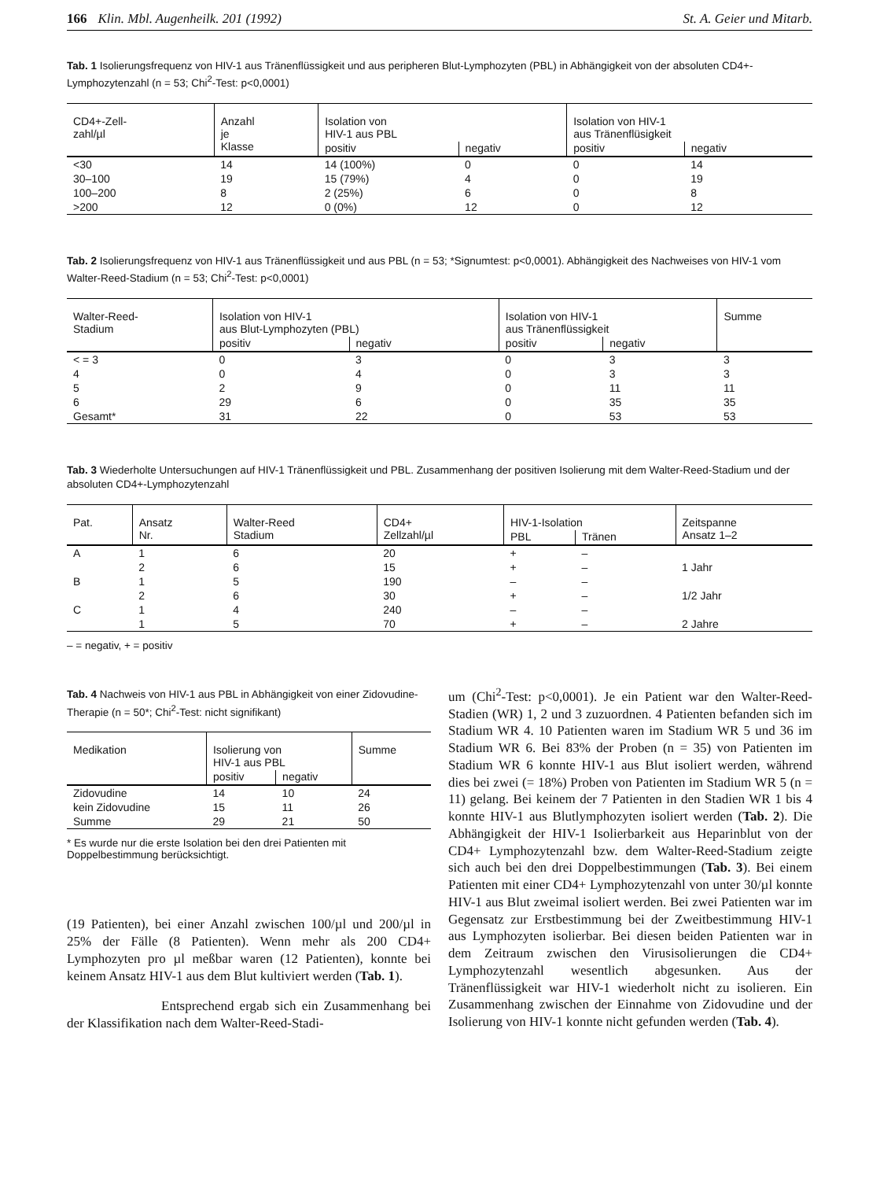166 Klin. Mbl. Augenheilk. 201 (1992) St. A. Geier und Mitarb.
Tab. 1 Isolierungsfrequenz von HIV-1 aus Tränenflüssigkeit und aus peripheren Blut-Lymphozyten (PBL) in Abhängigkeit von der absoluten CD4+-Lymphozytenzahl (n = 53; Chi<sup>2</sup>-Test: p<0,0001)
| CD4+-Zell- zahl/µl | Anzahl je Klasse | Isolation von HIV-1 aus PBL | | Isolation von HIV-1 aus Tränenflüsigkeit | |
| --- | --- | --- | --- | --- | --- |
| | | positiv | negativ | positiv | negativ |
| <30 | 14 | 14 (100%) | 0 | 0 | 14 |
| 30–100 | 19 | 15 (79%) | 4 | 0 | 19 |
| 100–200 | 8 | 2 (25%) | 6 | 0 | 8 |
| >200 | 12 | 0 (0%) | 12 | 0 | 12 |
Tab. 2 Isolierungsfrequenz von HIV-1 aus Tränenflüssigkeit und aus PBL (n = 53; *Signumtest: p<0,0001). Abhängigkeit des Nachweises von HIV-1 vom Walter-Reed-Stadium (n = 53; Chi<sup>2</sup>-Test: p<0,0001)
| Walter-Reed- Stadium | Isolation von HIV-1 aus Blut-Lymphozyten (PBL) | | Isolation von HIV-1 aus Tränenflüssigkeit | | Summe |
| --- | --- | --- | --- | --- | --- |
| | positiv | negativ | positiv | negativ | |
| < = 3 | 0 | 3 | 0 | 3 | 3 |
| 4 | 0 | 4 | 0 | 3 | 3 |
| 5 | 2 | 9 | 0 | 11 | 11 |
| 6 | 29 | 6 | 0 | 35 | 35 |
| Gesamt* | 31 | 22 | 0 | 53 | 53 |
Tab. 3 Wiederholte Untersuchungen auf HIV-1 Tränenflüssigkeit und PBL. Zusammenhang der positiven Isolierung mit dem Walter-Reed-Stadium und der absoluten CD4+-Lymphozytenzahl
| Pat. | Ansatz Nr. | Walter-Reed Stadium | CD4+ Zellzahl/µl | HIV-1-Isolation | | Zeitspanne Ansatz 1–2 |
| --- | --- | --- | --- | --- | --- | --- |
| | | | | PBL | Tränen | |
| A | 1 | 6 | 20 | + | – | |
| | 2 | 6 | 15 | + | – | 1 Jahr |
| B | 1 | 5 | 190 | – | – | |
| | 2 | 6 | 30 | + | – | 1/2 Jahr |
| C | 1 | 4 | 240 | – | – | |
| | 1 | 5 | 70 | + | – | 2 Jahre |
– = negativ, + = positiv
Tab. 4 Nachweis von HIV-1 aus PBL in Abhängigkeit von einer Zidovudine-Therapie (n = 50*; Chi<sup>2</sup>-Test: nicht signifikant)
| Medikation | Isolierung von HIV-1 aus PBL | | Summe |
| --- | --- | --- | --- |
| | positiv | negativ | |
| Zidovudine | 14 | 10 | 24 |
| kein Zidovudine | 15 | 11 | 26 |
| Summe | 29 | 21 | 50 |
* Es wurde nur die erste Isolation bei den drei Patienten mit Doppelbestimmung berücksichtigt.
(19 Patienten), bei einer Anzahl zwischen 100/µl und 200/µl in 25% der Fälle (8 Patienten). Wenn mehr als 200 CD4+ Lymphozyten pro µl meßbar waren (12 Patienten), konnte bei keinem Ansatz HIV-1 aus dem Blut kultiviert werden (Tab. 1).
Entsprechend ergab sich ein Zusammenhang bei der Klassifikation nach dem Walter-Reed-Stadi-
um (Chi<sup>2</sup>-Test: p<0,0001). Je ein Patient war den Walter-Reed-Stadien (WR) 1, 2 und 3 zuzuordnen. 4 Patienten befanden sich im Stadium WR 4. 10 Patienten waren im Stadium WR 5 und 36 im Stadium WR 6. Bei 83% der Proben (n = 35) von Patienten im Stadium WR 6 konnte HIV-1 aus Blut isoliert werden, während dies bei zwei (= 18%) Proben von Patienten im Stadium WR 5 (n = 11) gelang. Bei keinem der 7 Patienten in den Stadien WR 1 bis 4 konnte HIV-1 aus Blutlymphozyten isoliert werden (Tab. 2). Die Abhängigkeit der HIV-1 Isolierbarkeit aus Heparinblut von der CD4+ Lymphozytenzahl bzw. dem Walter-Reed-Stadium zeigte sich auch bei den drei Doppelbestimmungen (Tab. 3). Bei einem Patienten mit einer CD4+ Lymphozytenzahl von unter 30/µl konnte HIV-1 aus Blut zweimal isoliert werden. Bei zwei Patienten war im Gegensatz zur Erstbestimmung bei der Zweitbestimmung HIV-1 aus Lymphozyten isolierbar. Bei diesen beiden Patienten war in dem Zeitraum zwischen den Virusisolierungen die CD4+ Lymphozytenzahl wesentlich abgesunken. Aus der Tränenflüssigkeit war HIV-1 wiederholt nicht zu isolieren. Ein Zusammenhang zwischen der Einnahme von Zidovudine und der Isolierung von HIV-1 konnte nicht gefunden werden (Tab. 4).